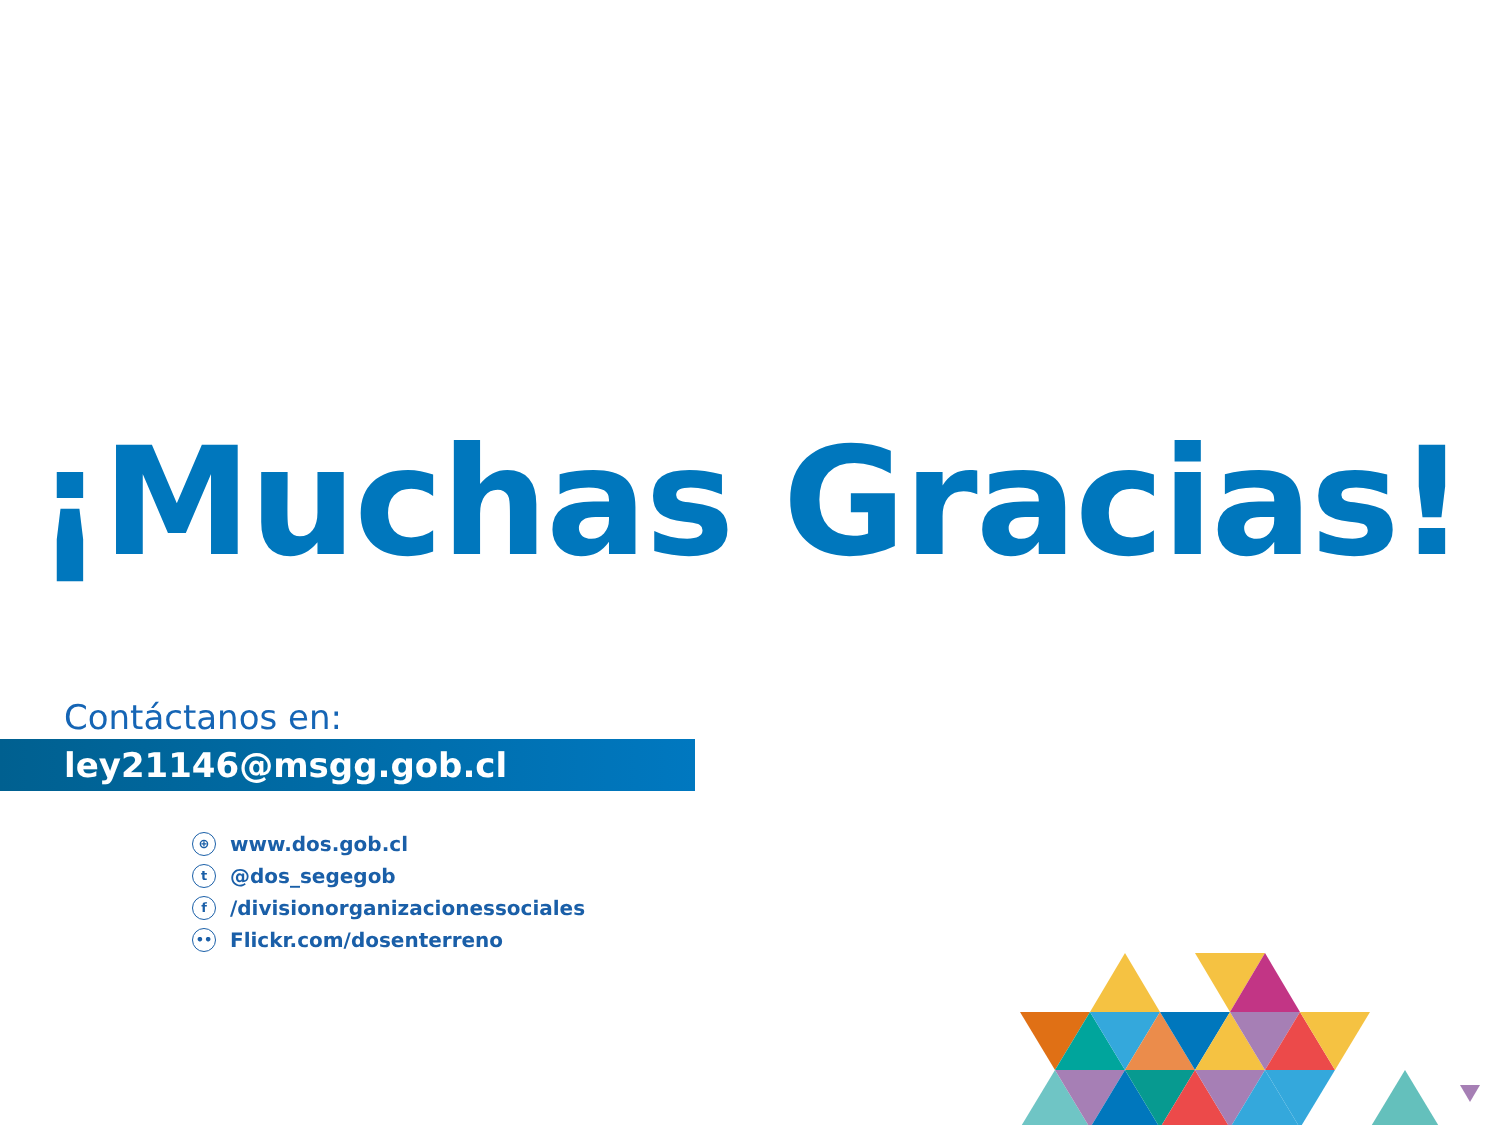¡Muchas Gracias!
Contáctanos en:
ley21146@msgg.gob.cl
⊕ www.dos.gob.cl
t @dos_segegob
f /divisionorganizacionessociales
•• Flickr.com/dosenterreno